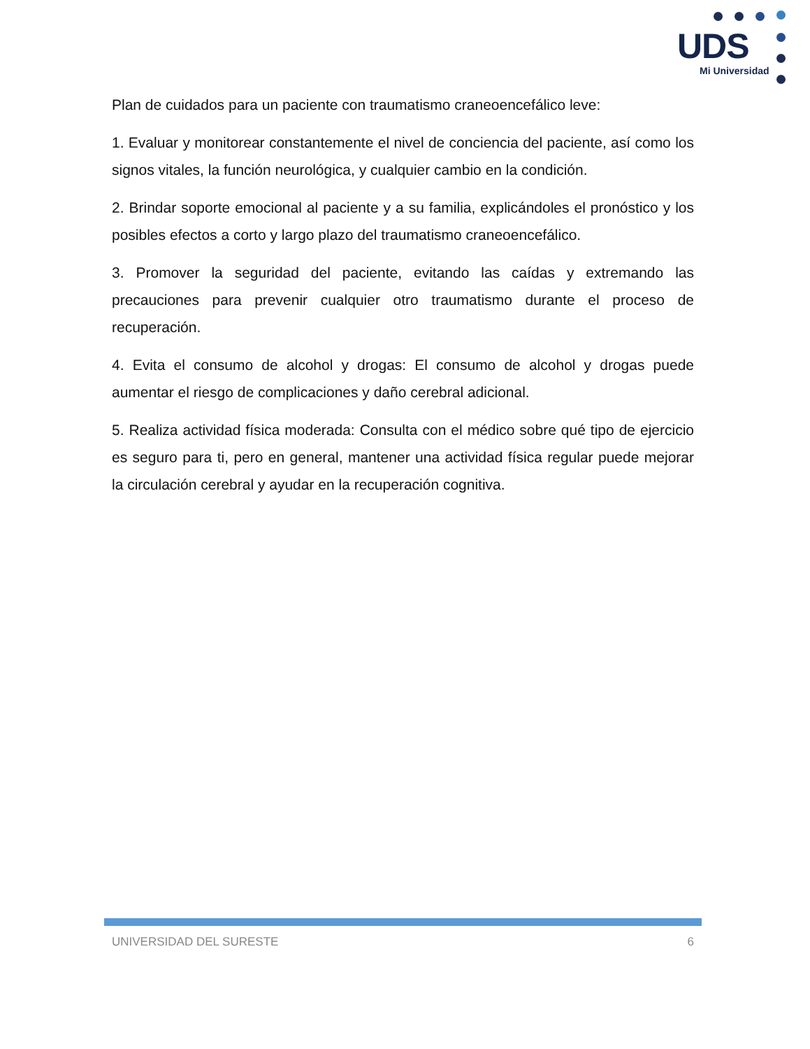UDS
Mi Universidad
Plan de cuidados para un paciente con traumatismo craneoencefálico leve:
1. Evaluar y monitorear constantemente el nivel de conciencia del paciente, así como los signos vitales, la función neurológica, y cualquier cambio en la condición.
2. Brindar soporte emocional al paciente y a su familia, explicándoles el pronóstico y los posibles efectos a corto y largo plazo del traumatismo craneoencefálico.
3. Promover la seguridad del paciente, evitando las caídas y extremando las precauciones para prevenir cualquier otro traumatismo durante el proceso de recuperación.
4. Evita el consumo de alcohol y drogas: El consumo de alcohol y drogas puede aumentar el riesgo de complicaciones y daño cerebral adicional.
5. Realiza actividad física moderada: Consulta con el médico sobre qué tipo de ejercicio es seguro para ti, pero en general, mantener una actividad física regular puede mejorar la circulación cerebral y ayudar en la recuperación cognitiva.
UNIVERSIDAD DEL SURESTE 6